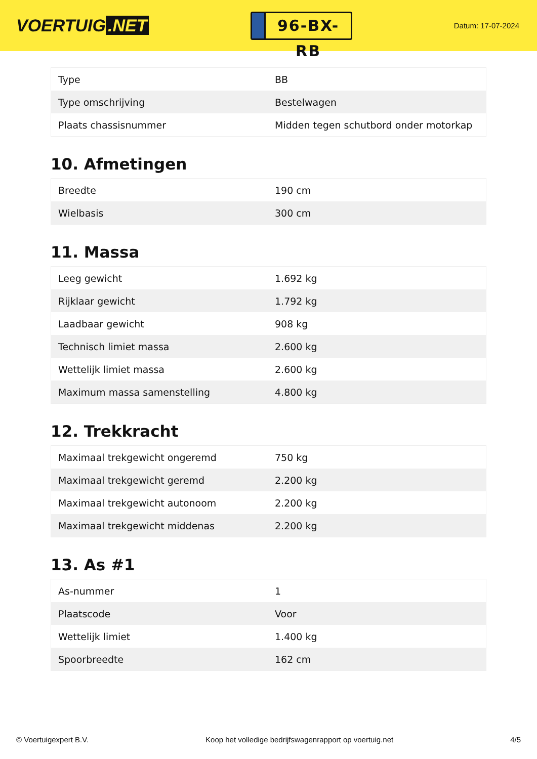VOERTUIG.NET
96-BX-RB
Datum: 17-07-2024
| Type | BB |
| Type omschrijving | Bestelwagen |
| Plaats chassisnummer | Midden tegen schutbord onder motorkap |
10. Afmetingen
| Breedte | 190 cm |
| Wielbasis | 300 cm |
11. Massa
| Leeg gewicht | 1.692 kg |
| Rijklaar gewicht | 1.792 kg |
| Laadbaar gewicht | 908 kg |
| Technisch limiet massa | 2.600 kg |
| Wettelijk limiet massa | 2.600 kg |
| Maximum massa samenstelling | 4.800 kg |
12. Trekkracht
| Maximaal trekgewicht ongeremd | 750 kg |
| Maximaal trekgewicht geremd | 2.200 kg |
| Maximaal trekgewicht autonoom | 2.200 kg |
| Maximaal trekgewicht middenas | 2.200 kg |
13. As #1
| As-nummer | 1 |
| Plaatscode | Voor |
| Wettelijk limiet | 1.400 kg |
| Spoorbreedte | 162 cm |
© Voertuigexpert B.V. Koop het volledige bedrijfswagenrapport op voertuig.net 4/5